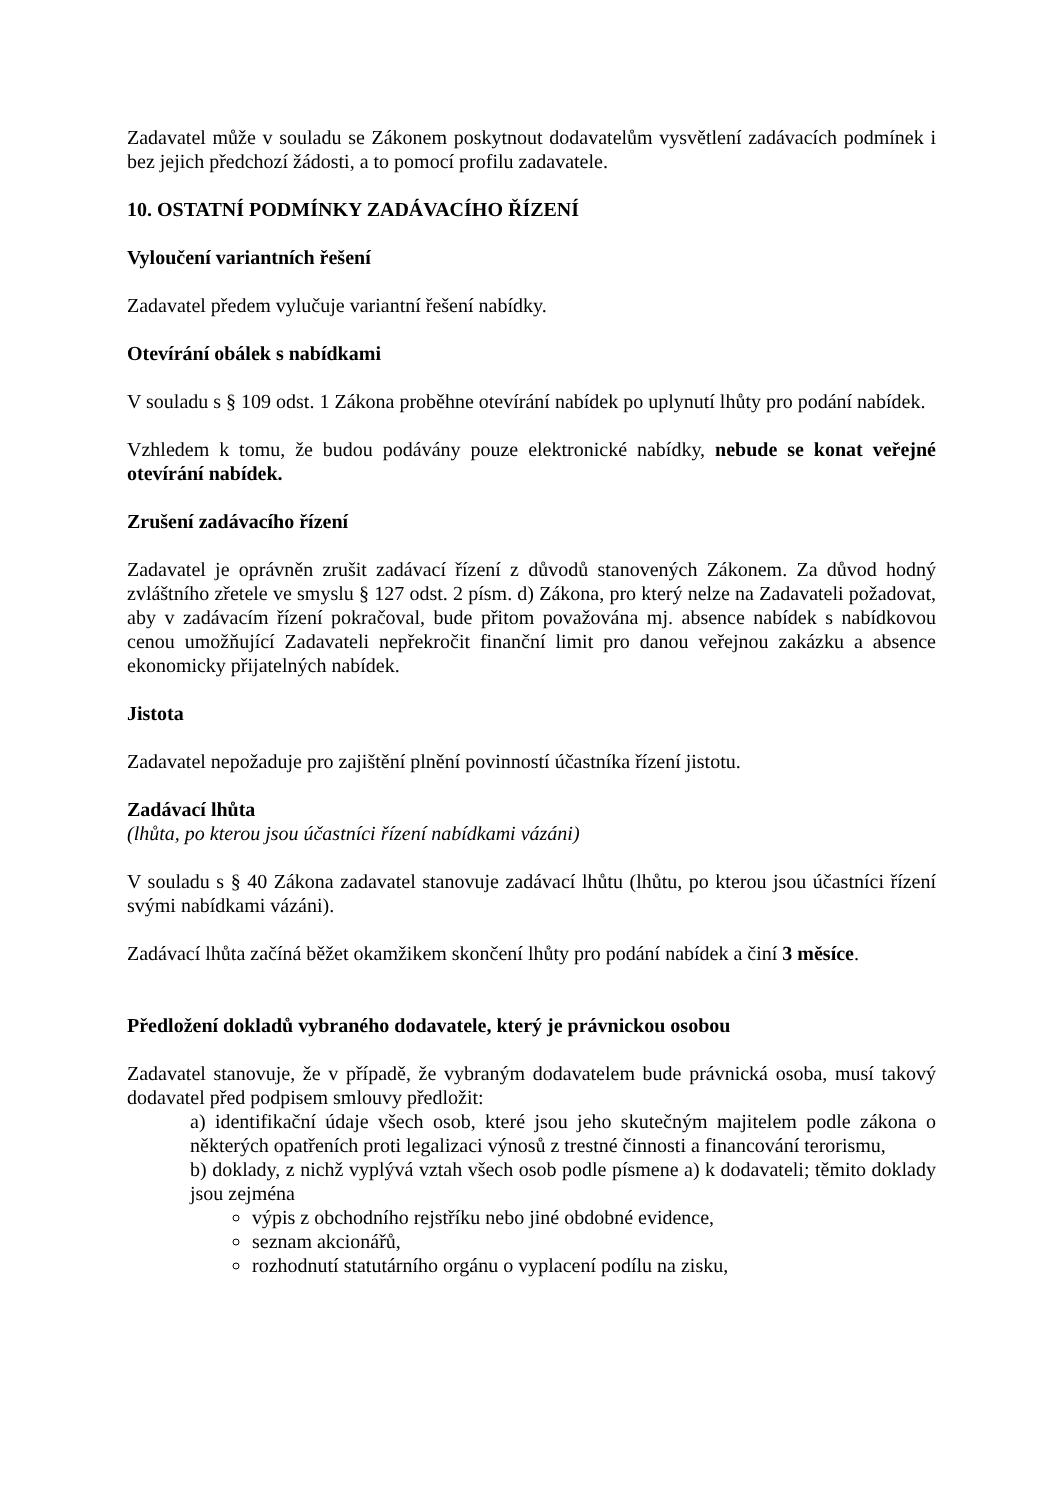Zadavatel může v souladu se Zákonem poskytnout dodavatelům vysvětlení zadávacích podmínek i bez jejich předchozí žádosti, a to pomocí profilu zadavatele.
10. OSTATNÍ PODMÍNKY ZADÁVACÍHO ŘÍZENÍ
Vyloučení variantních řešení
Zadavatel předem vylučuje variantní řešení nabídky.
Otevírání obálek s nabídkami
V souladu s § 109 odst. 1 Zákona proběhne otevírání nabídek po uplynutí lhůty pro podání nabídek.
Vzhledem k tomu, že budou podávány pouze elektronické nabídky, nebude se konat veřejné otevírání nabídek.
Zrušení zadávacího řízení
Zadavatel je oprávněn zrušit zadávací řízení z důvodů stanovených Zákonem. Za důvod hodný zvláštního zřetele ve smyslu § 127 odst. 2 písm. d) Zákona, pro který nelze na Zadavateli požadovat, aby v zadávacím řízení pokračoval, bude přitom považována mj. absence nabídek s nabídkovou cenou umožňující Zadavateli nepřekročit finanční limit pro danou veřejnou zakázku a absence ekonomicky přijatelných nabídek.
Jistota
Zadavatel nepožaduje pro zajištění plnění povinností účastníka řízení jistotu.
Zadávací lhůta
(lhůta, po kterou jsou účastníci řízení nabídkami vázáni)
V souladu s § 40 Zákona zadavatel stanovuje zadávací lhůtu (lhůtu, po kterou jsou účastníci řízení svými nabídkami vázáni).
Zadávací lhůta začíná běžet okamžikem skončení lhůty pro podání nabídek a činí 3 měsíce.
Předložení dokladů vybraného dodavatele, který je právnickou osobou
Zadavatel stanovuje, že v případě, že vybraným dodavatelem bude právnická osoba, musí takový dodavatel před podpisem smlouvy předložit:
a) identifikační údaje všech osob, které jsou jeho skutečným majitelem podle zákona o některých opatřeních proti legalizaci výnosů z trestné činnosti a financování terorismu,
b) doklady, z nichž vyplývá vztah všech osob podle písmene a) k dodavateli; těmito doklady jsou zejména
výpis z obchodního rejstříku nebo jiné obdobné evidence,
seznam akcionářů,
rozhodnutí statutárního orgánu o vyplacení podílu na zisku,